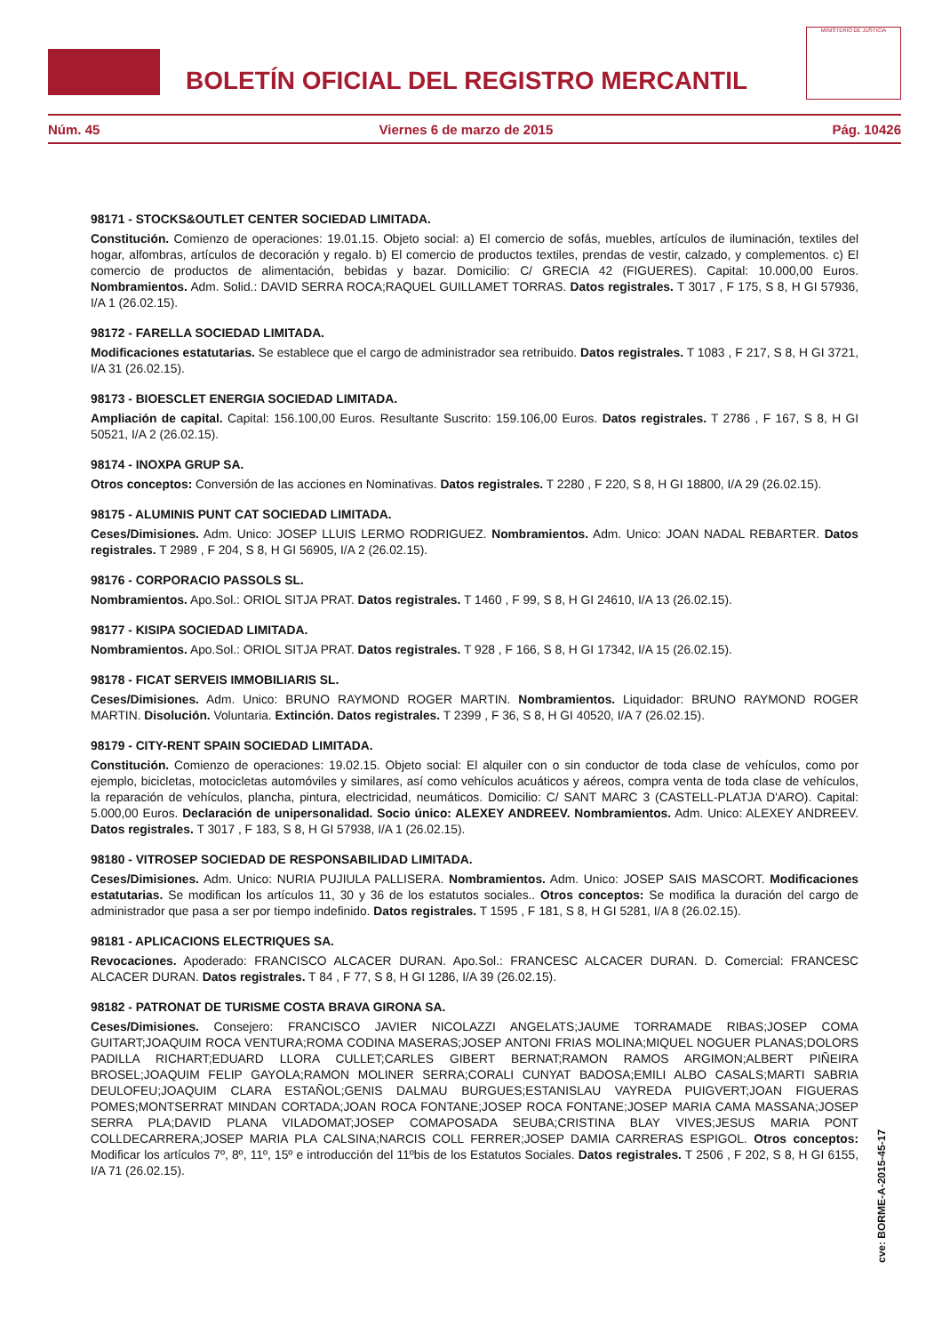BOLETÍN OFICIAL DEL REGISTRO MERCANTIL
MINISTERIO DE JUSTICIA
Núm. 45 Viernes 6 de marzo de 2015 Pág. 10426
98171 - STOCKS&OUTLET CENTER SOCIEDAD LIMITADA.
Constitución. Comienzo de operaciones: 19.01.15. Objeto social: a) El comercio de sofás, muebles, artículos de iluminación, textiles del hogar, alfombras, artículos de decoración y regalo. b) El comercio de productos textiles, prendas de vestir, calzado, y complementos. c) El comercio de productos de alimentación, bebidas y bazar. Domicilio: C/ GRECIA 42 (FIGUERES). Capital: 10.000,00 Euros. Nombramientos. Adm. Solid.: DAVID SERRA ROCA;RAQUEL GUILLAMET TORRAS. Datos registrales. T 3017 , F 175, S 8, H GI 57936, I/A 1 (26.02.15).
98172 - FARELLA SOCIEDAD LIMITADA.
Modificaciones estatutarias. Se establece que el cargo de administrador sea retribuido. Datos registrales. T 1083 , F 217, S 8, H GI 3721, I/A 31 (26.02.15).
98173 - BIOESCLET ENERGIA SOCIEDAD LIMITADA.
Ampliación de capital. Capital: 156.100,00 Euros. Resultante Suscrito: 159.106,00 Euros. Datos registrales. T 2786 , F 167, S 8, H GI 50521, I/A 2 (26.02.15).
98174 - INOXPA GRUP SA.
Otros conceptos: Conversión de las acciones en Nominativas. Datos registrales. T 2280 , F 220, S 8, H GI 18800, I/A 29 (26.02.15).
98175 - ALUMINIS PUNT CAT SOCIEDAD LIMITADA.
Ceses/Dimisiones. Adm. Unico: JOSEP LLUIS LERMO RODRIGUEZ. Nombramientos. Adm. Unico: JOAN NADAL REBARTER. Datos registrales. T 2989 , F 204, S 8, H GI 56905, I/A 2 (26.02.15).
98176 - CORPORACIO PASSOLS SL.
Nombramientos. Apo.Sol.: ORIOL SITJA PRAT. Datos registrales. T 1460 , F 99, S 8, H GI 24610, I/A 13 (26.02.15).
98177 - KISIPA SOCIEDAD LIMITADA.
Nombramientos. Apo.Sol.: ORIOL SITJA PRAT. Datos registrales. T 928 , F 166, S 8, H GI 17342, I/A 15 (26.02.15).
98178 - FICAT SERVEIS IMMOBILIARIS SL.
Ceses/Dimisiones. Adm. Unico: BRUNO RAYMOND ROGER MARTIN. Nombramientos. Liquidador: BRUNO RAYMOND ROGER MARTIN. Disolución. Voluntaria. Extinción. Datos registrales. T 2399 , F 36, S 8, H GI 40520, I/A 7 (26.02.15).
98179 - CITY-RENT SPAIN SOCIEDAD LIMITADA.
Constitución. Comienzo de operaciones: 19.02.15. Objeto social: El alquiler con o sin conductor de toda clase de vehículos, como por ejemplo, bicicletas, motocicletas automóviles y similares, así como vehículos acuáticos y aéreos, compra venta de toda clase de vehículos, la reparación de vehículos, plancha, pintura, electricidad, neumáticos. Domicilio: C/ SANT MARC 3 (CASTELL-PLATJA D'ARO). Capital: 5.000,00 Euros. Declaración de unipersonalidad. Socio único: ALEXEY ANDREEV. Nombramientos. Adm. Unico: ALEXEY ANDREEV. Datos registrales. T 3017 , F 183, S 8, H GI 57938, I/A 1 (26.02.15).
98180 - VITROSEP SOCIEDAD DE RESPONSABILIDAD LIMITADA.
Ceses/Dimisiones. Adm. Unico: NURIA PUJIULA PALLISERA. Nombramientos. Adm. Unico: JOSEP SAIS MASCORT. Modificaciones estatutarias. Se modifican los artículos 11, 30 y 36 de los estatutos sociales.. Otros conceptos: Se modifica la duración del cargo de administrador que pasa a ser por tiempo indefinido. Datos registrales. T 1595 , F 181, S 8, H GI 5281, I/A 8 (26.02.15).
98181 - APLICACIONS ELECTRIQUES SA.
Revocaciones. Apoderado: FRANCISCO ALCACER DURAN. Apo.Sol.: FRANCESC ALCACER DURAN. D. Comercial: FRANCESC ALCACER DURAN. Datos registrales. T 84 , F 77, S 8, H GI 1286, I/A 39 (26.02.15).
98182 - PATRONAT DE TURISME COSTA BRAVA GIRONA SA.
Ceses/Dimisiones. Consejero: FRANCISCO JAVIER NICOLAZZI ANGELATS;JAUME TORRAMADE RIBAS;JOSEP COMA GUITART;JOAQUIM ROCA VENTURA;ROMA CODINA MASERAS;JOSEP ANTONI FRIAS MOLINA;MIQUEL NOGUER PLANAS;DOLORS PADILLA RICHART;EDUARD LLORA CULLET;CARLES GIBERT BERNAT;RAMON RAMOS ARGIMON;ALBERT PIÑEIRA BROSEL;JOAQUIM FELIP GAYOLA;RAMON MOLINER SERRA;CORALI CUNYAT BADOSA;EMILI ALBO CASALS;MARTI SABRIA DEULOFEU;JOAQUIM CLARA ESTAÑOL;GENIS DALMAU BURGUES;ESTANISLAU VAYREDA PUIGVERT;JOAN FIGUERAS POMES;MONTSERRAT MINDAN CORTADA;JOAN ROCA FONTANE;JOSEP ROCA FONTANE;JOSEP MARIA CAMA MASSANA;JOSEP SERRA PLA;DAVID PLANA VILADOMAT;JOSEP COMAPOSADA SEUBA;CRISTINA BLAY VIVES;JESUS MARIA PONT COLLDECARRERA;JOSEP MARIA PLA CALSINA;NARCIS COLL FERRER;JOSEP DAMIA CARRERAS ESPIGOL. Otros conceptos: Modificar los artículos 7º, 8º, 11º, 15º e introducción del 11ºbis de los Estatutos Sociales. Datos registrales. T 2506 , F 202, S 8, H GI 6155, I/A 71 (26.02.15).
cve: BORME-A-2015-45-17